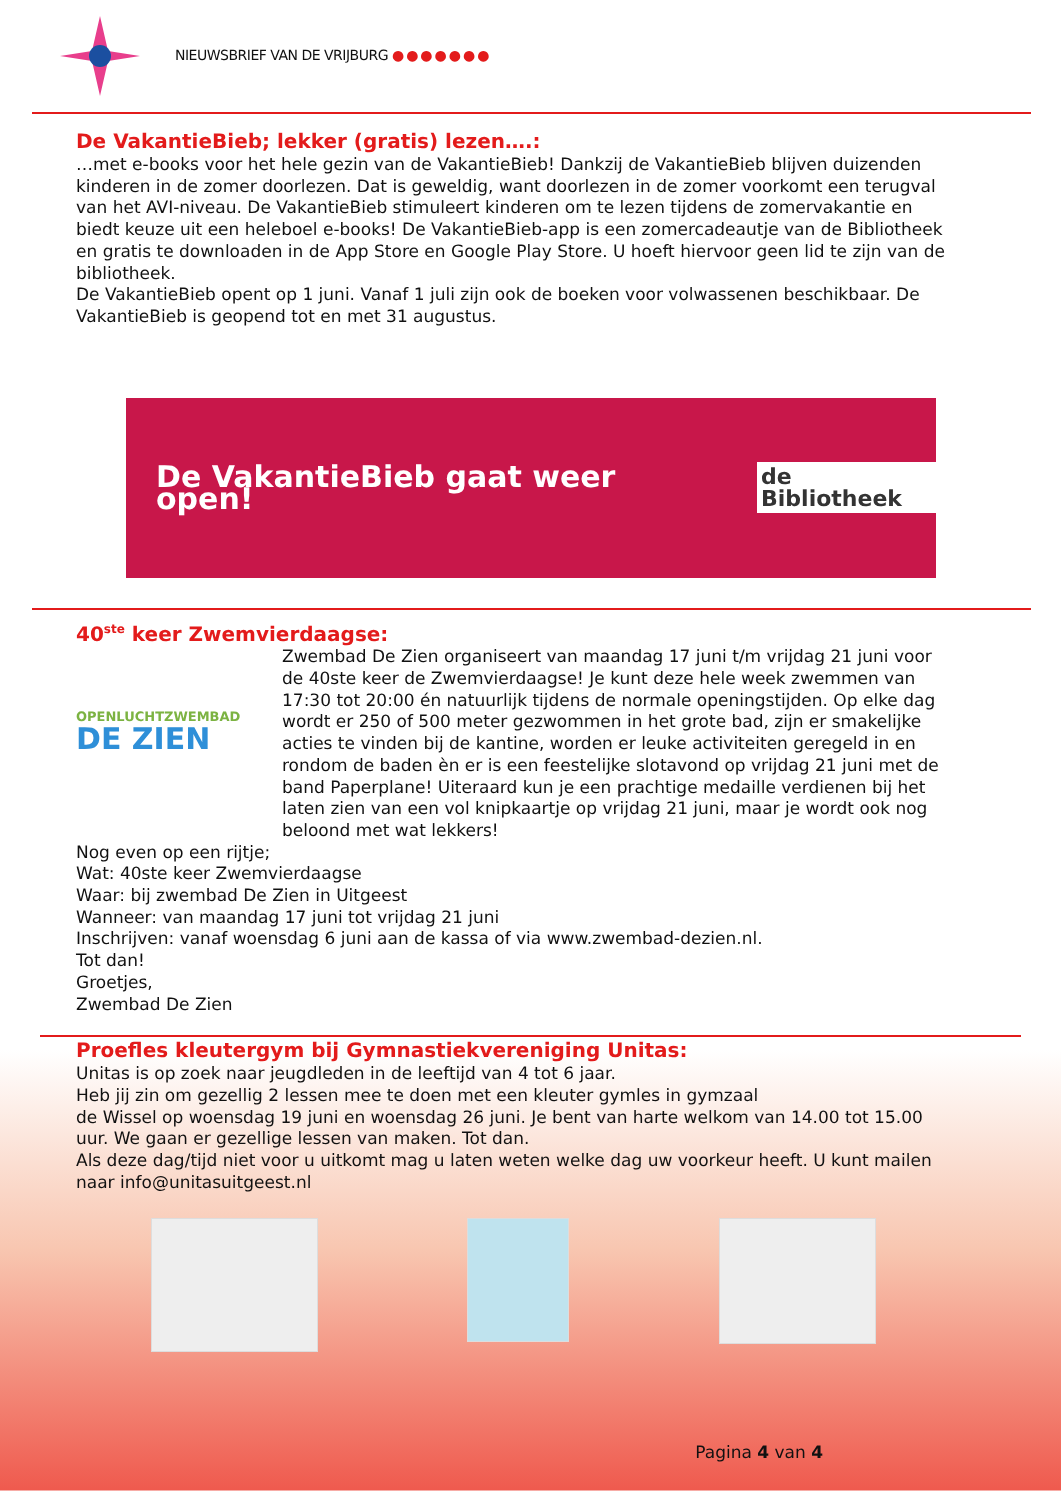NIEUWSBRIEF VAN DE VRIJBURG ●●●●●●●
De VakantieBieb; lekker (gratis) lezen….:
…met e-books voor het hele gezin van de VakantieBieb! Dankzij de VakantieBieb blijven duizenden kinderen in de zomer doorlezen. Dat is geweldig, want doorlezen in de zomer voorkomt een terugval van het AVI-niveau. De VakantieBieb stimuleert kinderen om te lezen tijdens de zomervakantie en biedt keuze uit een heleboel e-books! De VakantieBieb-app is een zomercadeautje van de Bibliotheek en gratis te downloaden in de App Store en Google Play Store. U hoeft hiervoor geen lid te zijn van de bibliotheek.
De VakantieBieb opent op 1 juni. Vanaf 1 juli zijn ook de boeken voor volwassenen beschikbaar. De VakantieBieb is geopend tot en met 31 augustus.
De VakantieBieb gaat weer open! de Bibliotheek
40<sup>ste</sup> keer Zwemvierdaagse:
OPENLUCHTZWEMBAD
DE ZIEN
Zwembad De Zien organiseert van maandag 17 juni t/m vrijdag 21 juni voor de 40ste keer de Zwemvierdaagse! Je kunt deze hele week zwemmen van 17:30 tot 20:00 én natuurlijk tijdens de normale openingstijden. Op elke dag wordt er 250 of 500 meter gezwommen in het grote bad, zijn er smakelijke acties te vinden bij de kantine, worden er leuke activiteiten geregeld in en rondom de baden èn er is een feestelijke slotavond op vrijdag 21 juni met de band Paperplane! Uiteraard kun je een prachtige medaille verdienen bij het laten zien van een vol knipkaartje op vrijdag 21 juni, maar je wordt ook nog beloond met wat lekkers!
Nog even op een rijtje;
Wat: 40ste keer Zwemvierdaagse
Waar: bij zwembad De Zien in Uitgeest
Wanneer: van maandag 17 juni tot vrijdag 21 juni
Inschrijven: vanaf woensdag 6 juni aan de kassa of via www.zwembad-dezien.nl.
Tot dan!
Groetjes,
Zwembad De Zien
Proefles kleutergym bij Gymnastiekvereniging Unitas:
Unitas is op zoek naar jeugdleden in de leeftijd van 4 tot 6 jaar.
Heb jij zin om gezellig 2 lessen mee te doen met een kleuter gymles in gymzaal
de Wissel op woensdag 19 juni en woensdag 26 juni. Je bent van harte welkom van 14.00 tot 15.00 uur. We gaan er gezellige lessen van maken. Tot dan.
Als deze dag/tijd niet voor u uitkomt mag u laten weten welke dag uw voorkeur heeft. U kunt mailen naar info@unitasuitgeest.nl
Pagina 4 van 4